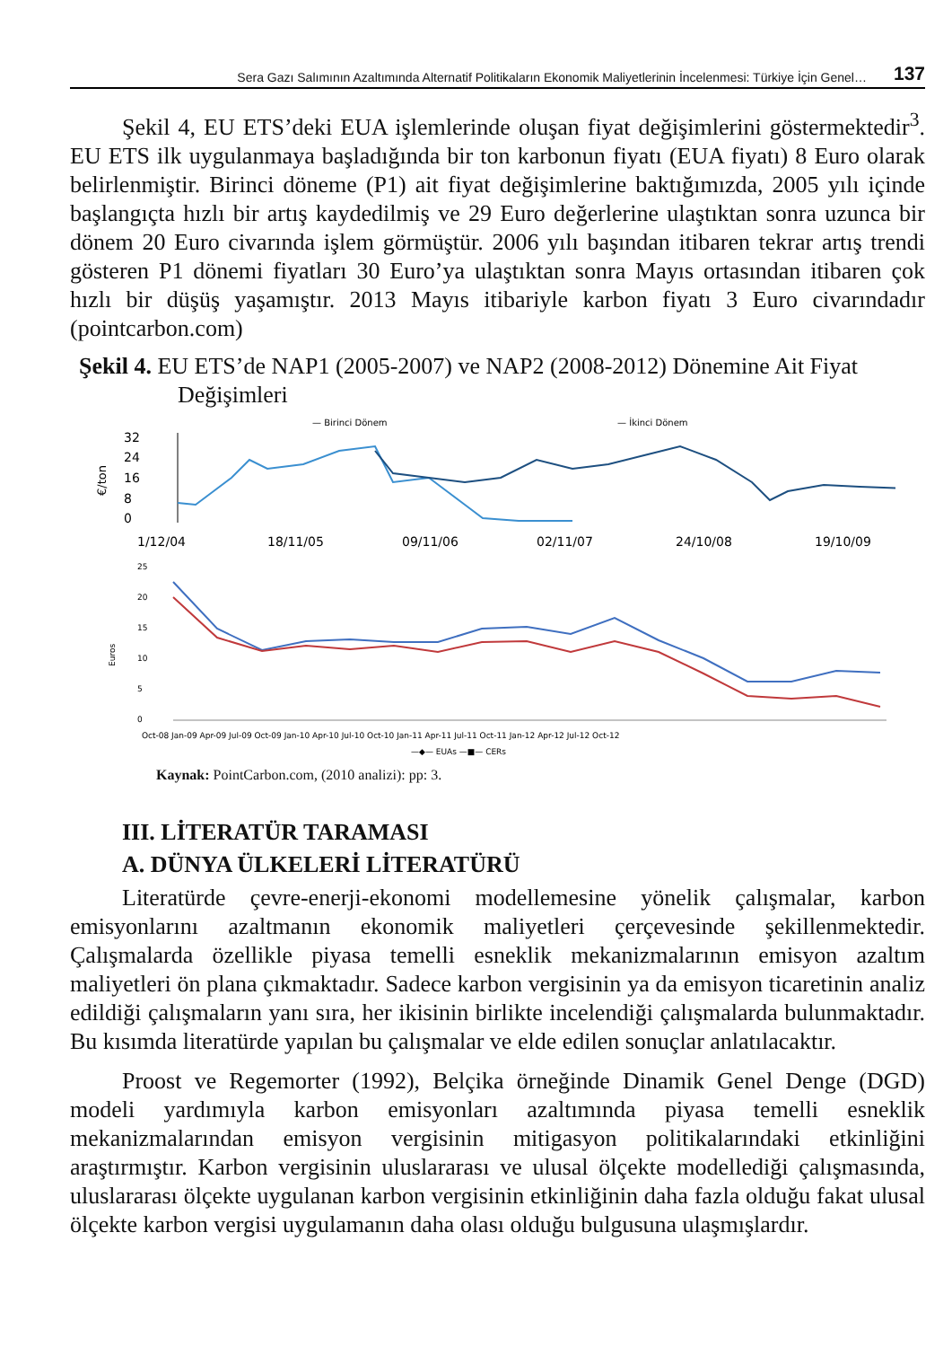Sera Gazı Salımının Azaltımında Alternatif Politikaların Ekonomik Maliyetlerinin İncelenmesi: Türkiye İçin Genel… 137
Şekil 4, EU ETS’deki EUA işlemlerinde oluşan fiyat değişimlerini göstermektedir<sup>3</sup>. EU ETS ilk uygulanmaya başladığında bir ton karbonun fiyatı (EUA fiyatı) 8 Euro olarak belirlenmiştir. Birinci döneme (P1) ait fiyat değişimlerine baktığımızda, 2005 yılı içinde başlangıçta hızlı bir artış kaydedilmiş ve 29 Euro değerlerine ulaştıktan sonra uzunca bir dönem 20 Euro civarında işlem görmüştür. 2006 yılı başından itibaren tekrar artış trendi gösteren P1 dönemi fiyatları 30 Euro’ya ulaştıktan sonra Mayıs ortasından itibaren çok hızlı bir düşüş yaşamıştır. 2013 Mayıs itibariyle karbon fiyatı 3 Euro civarındadır (pointcarbon.com)
Şekil 4. EU ETS’de NAP1 (2005-2007) ve NAP2 (2008-2012) Dönemine Ait Fiyat Değişimleri
— Birinci Dönem
— İkinci Dönem
32
24
16
8
0
€/ton
1/12/04
18/11/05
09/11/06
02/11/07
24/10/08
19/10/09
25
20
15
10
5
0
Euros
—◆— EUAs —■— CERs
Oct-08 Jan-09 Apr-09 Jul-09 Oct-09 Jan-10 Apr-10 Jul-10 Oct-10 Jan-11 Apr-11 Jul-11 Oct-11 Jan-12 Apr-12 Jul-12 Oct-12
Kaynak: PointCarbon.com, (2010 analizi): pp: 3.
III. LİTERATÜR TARAMASI
A. DÜNYA ÜLKELERİ LİTERATÜRÜ
Literatürde çevre-enerji-ekonomi modellemesine yönelik çalışmalar, karbon emisyonlarını azaltmanın ekonomik maliyetleri çerçevesinde şekillenmektedir. Çalışmalarda özellikle piyasa temelli esneklik mekanizmalarının emisyon azaltım maliyetleri ön plana çıkmaktadır. Sadece karbon vergisinin ya da emisyon ticaretinin analiz edildiği çalışmaların yanı sıra, her ikisinin birlikte incelendiği çalışmalarda bulunmaktadır. Bu kısımda literatürde yapılan bu çalışmalar ve elde edilen sonuçlar anlatılacaktır.
Proost ve Regemorter (1992), Belçika örneğinde Dinamik Genel Denge (DGD) modeli yardımıyla karbon emisyonları azaltımında piyasa temelli esneklik mekanizmalarından emisyon vergisinin mitigasyon politikalarındaki etkinliğini araştırmıştır. Karbon vergisinin uluslararası ve ulusal ölçekte modellediği çalışmasında, uluslararası ölçekte uygulanan karbon vergisinin etkinliğinin daha fazla olduğu fakat ulusal ölçekte karbon vergisi uygulamanın daha olası olduğu bulgusuna ulaşmışlardır.